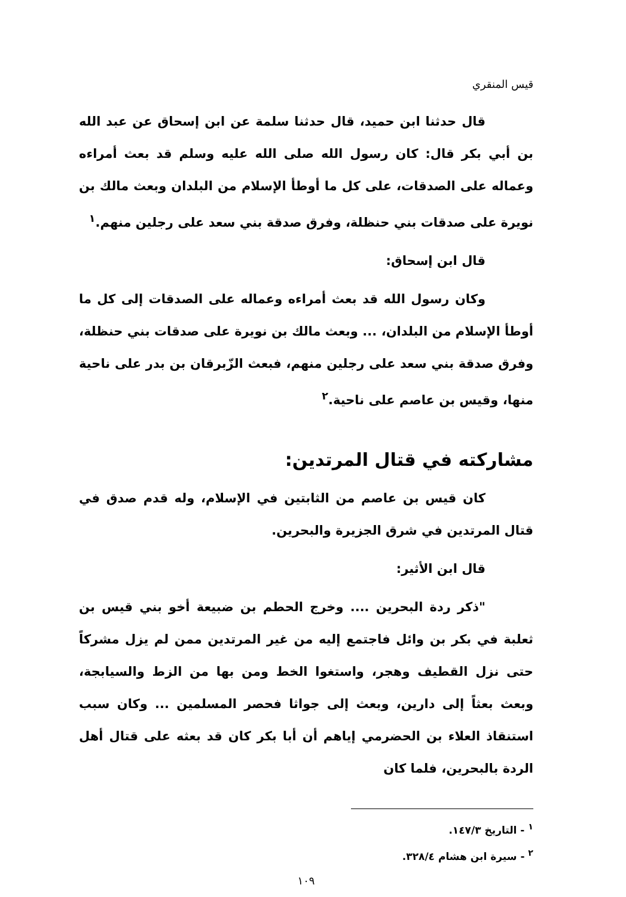قيس المنقري
قال حدثنا ابن حميد، قال حدثنا سلمة عن ابن إسحاق عن عبد الله بن أبي بكر قال: كان رسول الله صلى الله عليه وسلم قد بعث أمراءه وعماله على الصدقات، على كل ما أوطأ الإسلام من البلدان وبعث مالك بن نويرة على صدقات بني حنظلة، وفرق صدقة بني سعد على رجلين منهم.<sup>١</sup>
قال ابن إسحاق:
وكان رسول الله قد بعث أمراءه وعماله على الصدقات إلى كل ما أوطأ الإسلام من البلدان، ... وبعث مالك بن نويرة على صدقات بني حنظلة، وفرق صدقة بني سعد على رجلين منهم، فبعث الزّبرقان بن بدر على ناحية منها، وقيس بن عاصم على ناحية.<sup>٢</sup>
مشاركته في قتال المرتدين:
كان قيس بن عاصم من الثابتين في الإسلام، وله قدم صدق في قتال المرتدين في شرق الجزيرة والبحرين.
قال ابن الأثير:
"ذكر ردة البحرين .... وخرج الحطم بن ضبيعة أخو بني قيس بن ثعلبة في بكر بن وائل فاجتمع إليه من غير المرتدين ممن لم يزل مشركاً حتى نزل القطيف وهجر، واستغوا الخط ومن بها من الزط والسيابجة، وبعث بعثاً إلى دارين، وبعث إلى جواثا فحصر المسلمين ... وكان سبب استنقاذ العلاء بن الحضرمي إياهم أن أبا بكر كان قد بعثه على قتال أهل الردة بالبحرين، فلما كان
<sup>١</sup> - التاريخ ١٤٧/٣.
<sup>٢</sup> - سيرة ابن هشام ٣٢٨/٤.
١٠٩